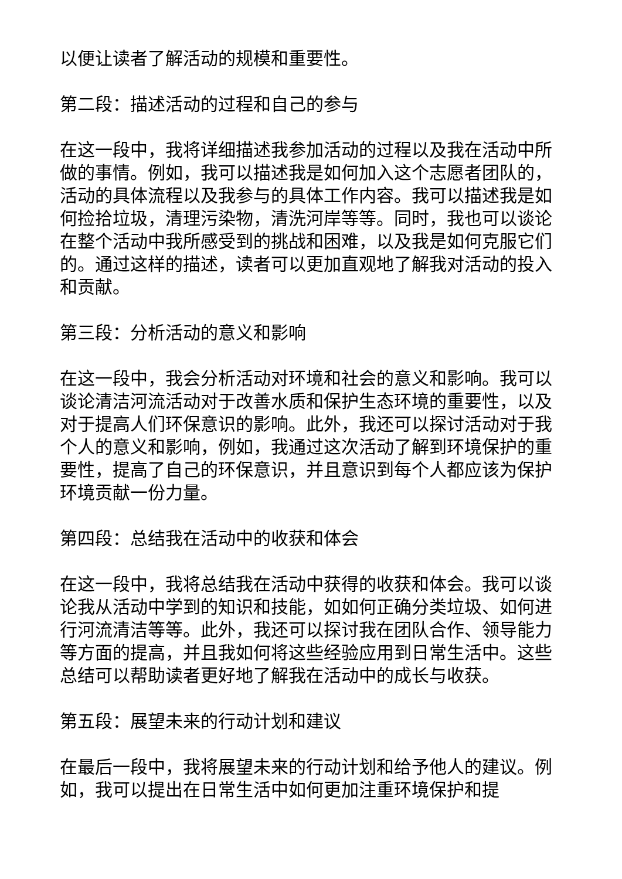以便让读者了解活动的规模和重要性。
第二段：描述活动的过程和自己的参与
在这一段中，我将详细描述我参加活动的过程以及我在活动中所做的事情。例如，我可以描述我是如何加入这个志愿者团队的，活动的具体流程以及我参与的具体工作内容。我可以描述我是如何捡拾垃圾，清理污染物，清洗河岸等等。同时，我也可以谈论在整个活动中我所感受到的挑战和困难，以及我是如何克服它们的。通过这样的描述，读者可以更加直观地了解我对活动的投入和贡献。
第三段：分析活动的意义和影响
在这一段中，我会分析活动对环境和社会的意义和影响。我可以谈论清洁河流活动对于改善水质和保护生态环境的重要性，以及对于提高人们环保意识的影响。此外，我还可以探讨活动对于我个人的意义和影响，例如，我通过这次活动了解到环境保护的重要性，提高了自己的环保意识，并且意识到每个人都应该为保护环境贡献一份力量。
第四段：总结我在活动中的收获和体会
在这一段中，我将总结我在活动中获得的收获和体会。我可以谈论我从活动中学到的知识和技能，如如何正确分类垃圾、如何进行河流清洁等等。此外，我还可以探讨我在团队合作、领导能力等方面的提高，并且我如何将这些经验应用到日常生活中。这些总结可以帮助读者更好地了解我在活动中的成长与收获。
第五段：展望未来的行动计划和建议
在最后一段中，我将展望未来的行动计划和给予他人的建议。例如，我可以提出在日常生活中如何更加注重环境保护和提